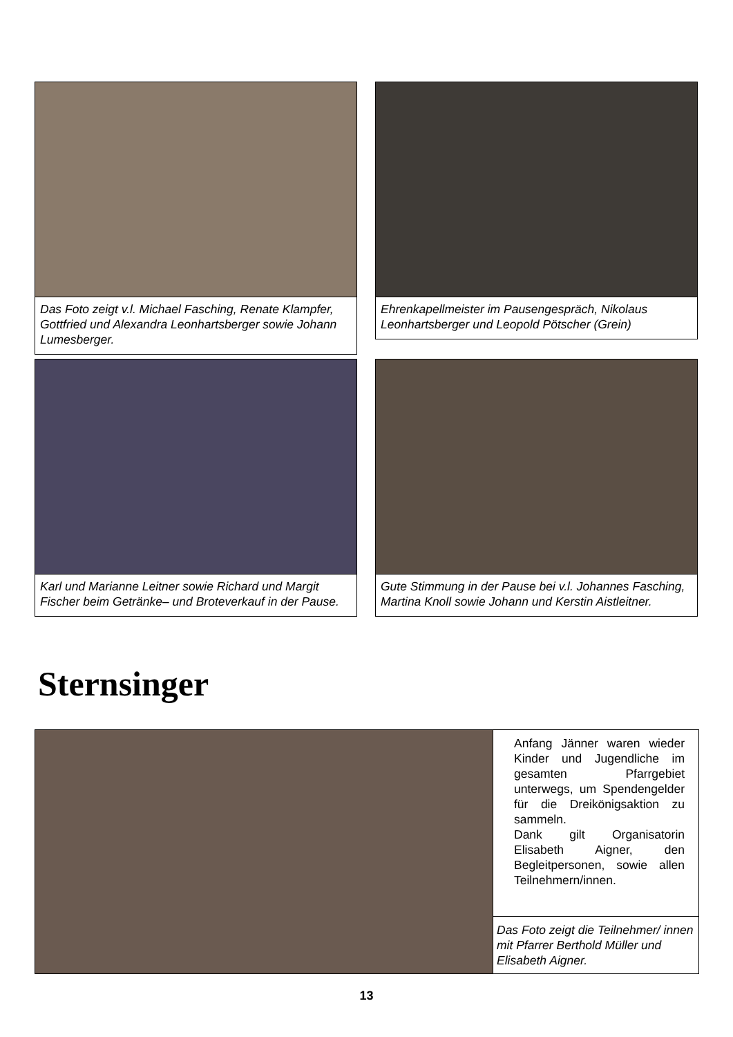Das Foto zeigt v.l. Michael Fasching, Renate Klampfer, Gottfried und Alexandra Leonhartsberger sowie Johann Lumesberger.
Ehrenkapellmeister im Pausengespräch, Nikolaus Leonhartsberger und Leopold Pötscher (Grein)
Karl und Marianne Leitner sowie Richard und Margit Fischer beim Getränke– und Broteverkauf in der Pause.
Gute Stimmung in der Pause bei v.l. Johannes Fasching, Martina Knoll sowie Johann und Kerstin Aistleitner.
Sternsinger
Anfang Jänner waren wieder Kinder und Jugendliche im gesamten Pfarrgebiet unterwegs, um Spendengelder für die Dreikönigsaktion zu sammeln.
Dank gilt Organisatorin Elisabeth Aigner, den Begleitpersonen, sowie allen Teilnehmern/innen.
Das Foto zeigt die Teilnehmer/ innen mit Pfarrer Berthold Müller und Elisabeth Aigner.
13